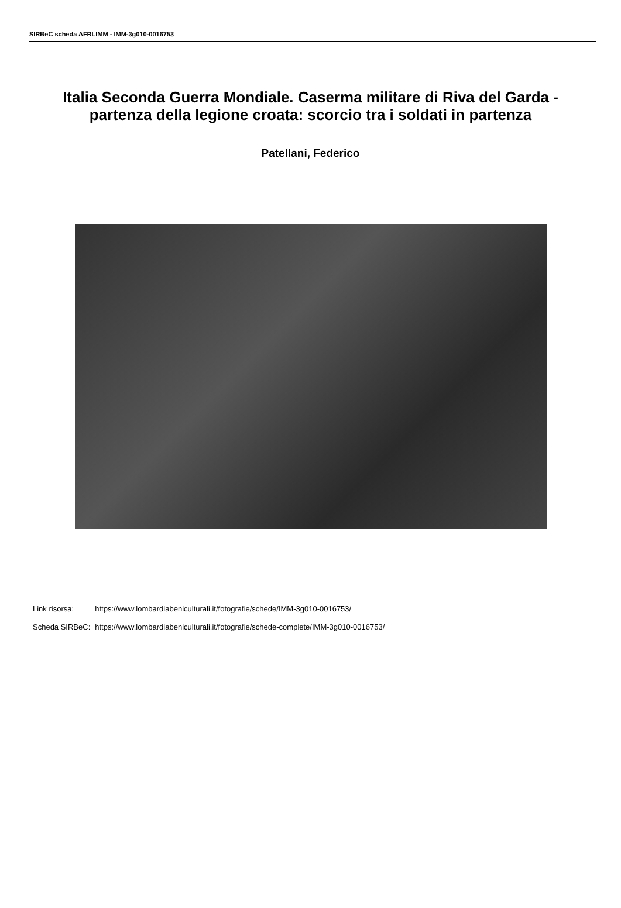SIRBeC scheda AFRLIMM - IMM-3g010-0016753
Italia Seconda Guerra Mondiale. Caserma militare di Riva del Garda - partenza della legione croata: scorcio tra i soldati in partenza
Patellani, Federico
| Link risorsa: | https://www.lombardiabeniculturali.it/fotografie/schede/IMM-3g010-0016753/ |
| Scheda SIRBeC: | https://www.lombardiabeniculturali.it/fotografie/schede-complete/IMM-3g010-0016753/ |